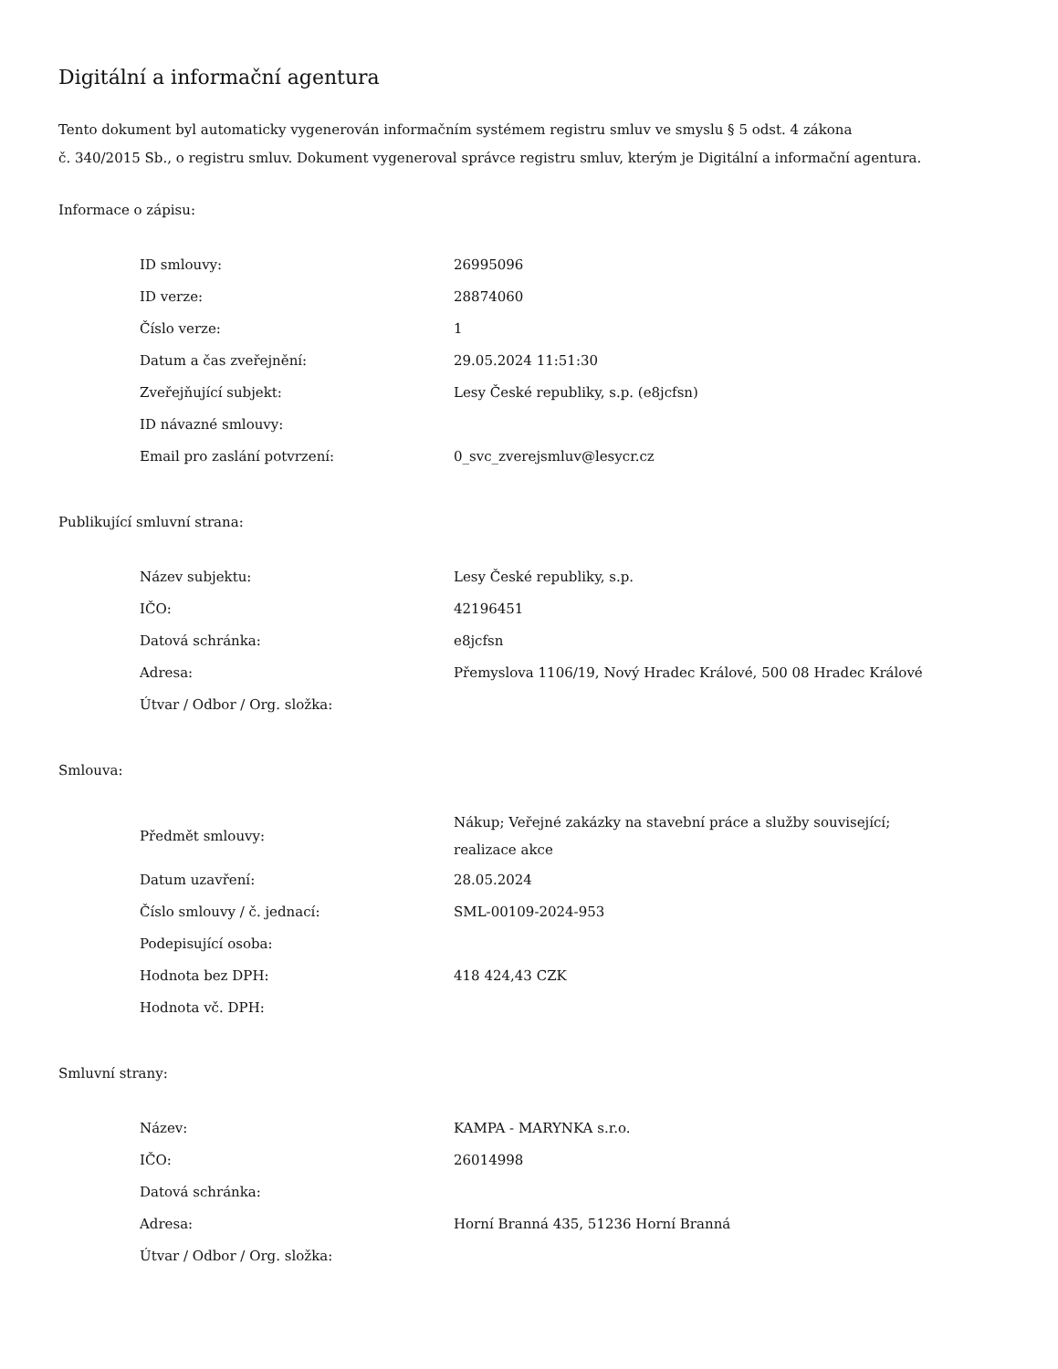Digitální a informační agentura
Tento dokument byl automaticky vygenerován informačním systémem registru smluv ve smyslu § 5 odst. 4 zákona
č. 340/2015 Sb., o registru smluv. Dokument vygeneroval správce registru smluv, kterým je Digitální a informační agentura.
Informace o zápisu:
| ID smlouvy: | 26995096 |
| ID verze: | 28874060 |
| Číslo verze: | 1 |
| Datum a čas zveřejnění: | 29.05.2024 11:51:30 |
| Zveřejňující subjekt: | Lesy České republiky, s.p. (e8jcfsn) |
| ID návazné smlouvy: | |
| Email pro zaslání potvrzení: | 0_svc_zverejsmluv@lesycr.cz |
Publikující smluvní strana:
| Název subjektu: | Lesy České republiky, s.p. |
| IČO: | 42196451 |
| Datová schránka: | e8jcfsn |
| Adresa: | Přemyslova 1106/19, Nový Hradec Králové, 500 08 Hradec Králové |
| Útvar / Odbor / Org. složka: | |
Smlouva:
| Předmět smlouvy: | Nákup; Veřejné zakázky na stavební práce a služby související; realizace akce |
| Datum uzavření: | 28.05.2024 |
| Číslo smlouvy / č. jednací: | SML-00109-2024-953 |
| Podepisující osoba: | |
| Hodnota bez DPH: | 418 424,43 CZK |
| Hodnota vč. DPH: | |
Smluvní strany:
| Název: | KAMPA - MARYNKA s.r.o. |
| IČO: | 26014998 |
| Datová schránka: | |
| Adresa: | Horní Branná 435, 51236 Horní Branná |
| Útvar / Odbor / Org. složka: | |